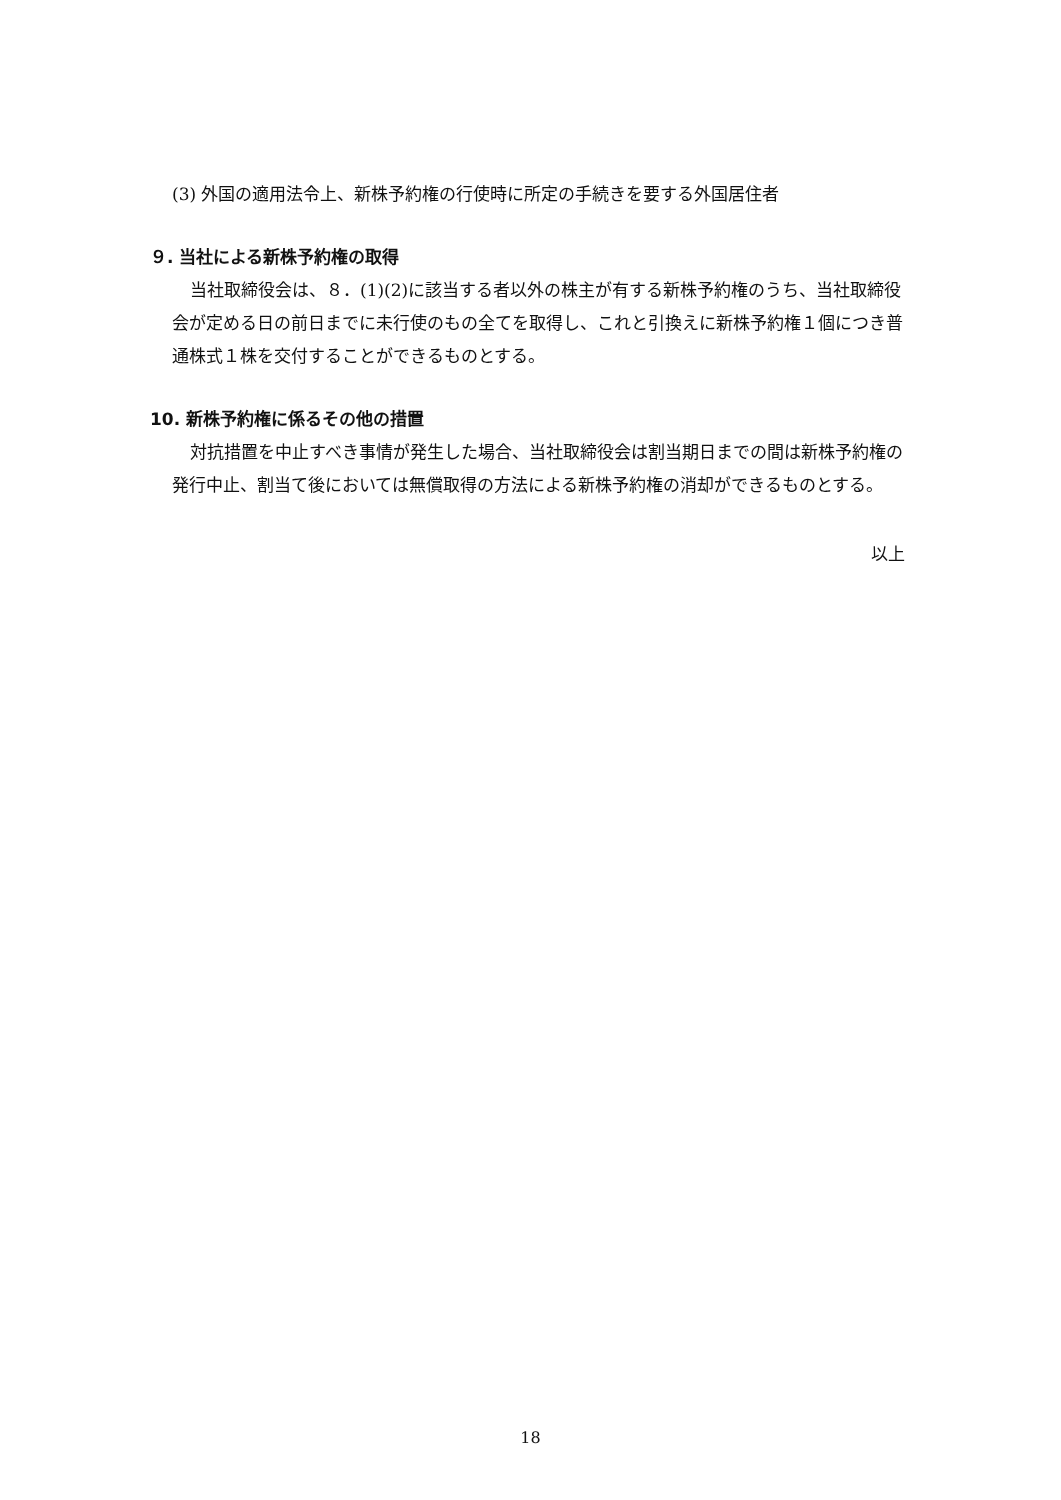(3) 外国の適用法令上、新株予約権の行使時に所定の手続きを要する外国居住者
９. 当社による新株予約権の取得
当社取締役会は、８．(1)(2)に該当する者以外の株主が有する新株予約権のうち、当社取締役会が定める日の前日までに未行使のもの全てを取得し、これと引換えに新株予約権１個につき普通株式１株を交付することができるものとする。
10. 新株予約権に係るその他の措置
対抗措置を中止すべき事情が発生した場合、当社取締役会は割当期日までの間は新株予約権の発行中止、割当て後においては無償取得の方法による新株予約権の消却ができるものとする。
以上
18